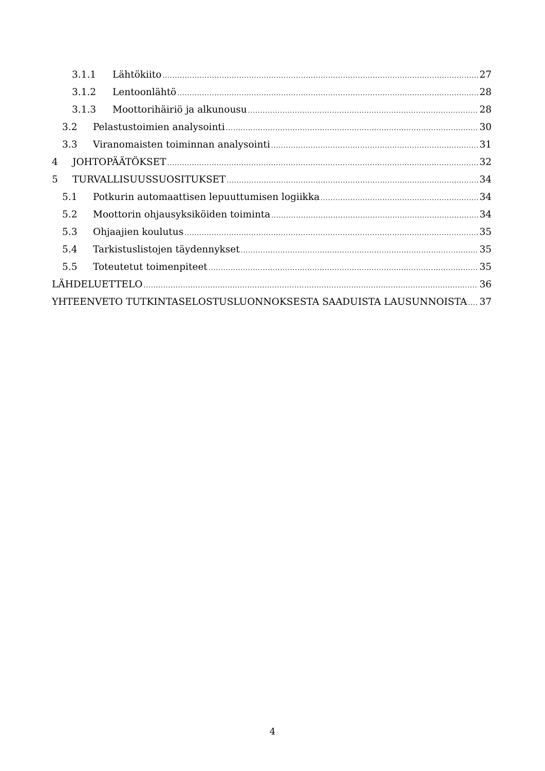3.1.1 Lähtökiito 27
3.1.2 Lentoonlähtö 28
3.1.3 Moottorihäiriö ja alkunousu 28
3.2 Pelastustoimien analysointi 30
3.3 Viranomaisten toiminnan analysointi 31
4 JOHTOPÄÄTÖKSET 32
5 TURVALLISUUSSUOSITUKSET 34
5.1 Potkurin automaattisen lepuuttumisen logiikka 34
5.2 Moottorin ohjausyksiköiden toiminta 34
5.3 Ohjaajien koulutus 35
5.4 Tarkistuslistojen täydennykset 35
5.5 Toteutetut toimenpiteet 35
LÄHDELUETTELO 36
YHTEENVETO TUTKINTASELOSTUSLUONNOKSESTA SAADUISTA LAUSUNNOISTA 37
4